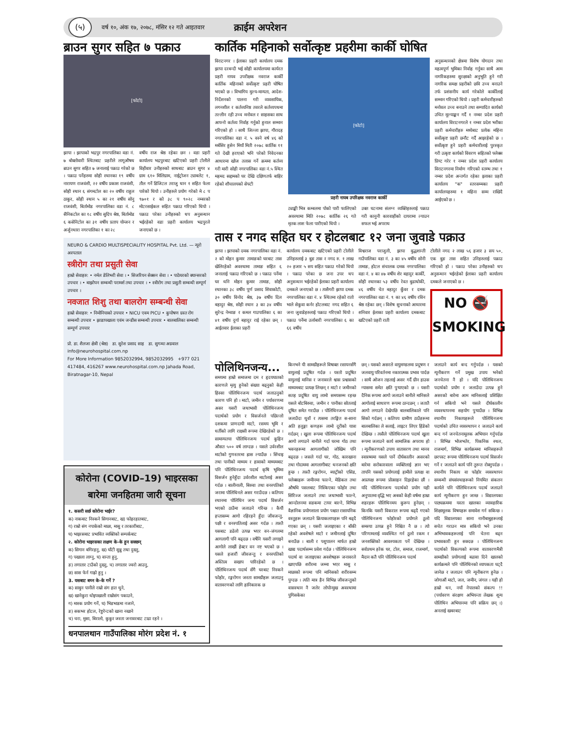(५)
वर्ष १०, अंक १७, २०७८, मंसिर १२ गते आइतवार
क्राईम अपरेशन
ब्राउन सुगर सहित ७ पक्राउ
[फोटो]
झापा । झापाको भद्रपुर नगरपालिका वडा नं. ७ बोक्तोवारी स्थितबाट प्रहरीले लागूऔषध ब्राउन सुगर सहित ७ जनालाई पक्राउ गरेको छ । पक्राउ पर्नेहरुमा सोही स्थानका १९ वर्षीय नारायण राजवंशी, २२ वर्षीय प्रकाश राजवंशी, सोही स्थान ६ संगमटोल का २० वर्षीय राहुल ठाकुर, सोही स्थान ५ का २१ वर्षीय सोनु राजवंशी, बिर्तामोड नगरपालिका वडा नं. ८ सैनिकटोल का १८ वर्षीय सुदिप श्रेष्ठ, बिर्तामोड ६ कसेनिटोल का ३१ वर्षीय प्रताप योन्जन र अर्जुनधारा नगरपालिका १ का २८
वर्षीय राज श्रेष्ठ रहेका छन । वडा प्रहरी कार्यालय भद्रपुरबाट खटिएको प्रहरी टोलीले विहीवार उनीहरुको साथबाट ब्राउन सुगर ४ ग्राम ६१० मिलिग्राम, नाईट्रोजन ट्याबलेट १, तौल गर्ने डिजिटल तराजु थान १ सहित फेला पारेको थियो । उनीहरुले प्रयोग गरेको मे ८ प ९७०१ र को ३८ प ९०२८ नम्बरको मोटरसाईकल सहित पक्राउ गरिएको थियो । पक्राउ परेका उनीहरुको थप अनुसन्धान भईरहेको वडा प्रहरी कार्यालय भद्रपुरले जनाएको छ ।
NEURO & CARDIO MULTISPECIALITY HOSPITAL Pvt. Ltd. — न्यूरो अस्पताल
स्त्रीरोग तथा प्रसुती सेवा
हाम्रो सेवाहरु: • नर्मल डेलिभरी सेवा । • सिजरियन सेक्सन सेवा । • पाठेघरको क्यान्सरको उपचार । • बाझोपन सम्बन्धी परामर्श तथा उपचार । • स्त्रीरोग तथा प्रसुती सम्बन्धी सम्पूर्ण उपचार ।
नवजात शिशु तथा बालरोग सम्बन्धी सेवा
हाम्रो सेवाहरु: • निमोनियाको उपचार • NICU एवम PICU • कुपोषण ग्रस्त रोग सम्बन्धी उपचार • झाडापखाला एवंम जन्डीस सम्बन्धी उपचार • बालबालिका सम्बन्धी सम्पूर्ण उपचार
प्रो. डा. शैलजा क्षेत्री (श्रेष्ठ) डा. सुरेश प्रसाद साह डा. सुगन्धा अग्रवाल
info@neurohospital.com.np
For More Information 9852032994, 9852032995 +977 021 417484, 416267 www.neurohospital.com.np Jahada Road, Biratnagar-10, Nepal
कोरोना (COVID–19) भाइरसका बारेमा जनहितमा जारी सूचना
१. कसरी सर्छ कोरोना भाईर?
क) नाकबाट निस्कने सिगानबाट, ख) फोहरहातबाट,
ग) राम्रो संग नपाकेको माछा, मासु र तरकारीबाट,
घ) भाइरसबाट प्रभावित व्यक्तिको सम्पर्कबाट
२. कोरोना भाइरसका लक्षण के-के हुन सक्छन्
क) सिगान बगिरहनु, ख) घाँटी सुन्नु तथा दुख्नु,
ग) पखाला लाग्नु, घ) वान्ता हुनु,
ङ) लगातार टाउँको दुख्नु, च) लगातार ज्वरो आउनु,
छ) सास फेर्न गाह्रो हुनु ।
3. यसबाट बच्न के-के गर्ने ?
क) साबुन पानीले राम्रो संग हात धुने,
ख) खानेकुरा धोइपखाली राम्रोसंग पकाउने,
ग) मास्क प्रयोग गर्ने, घ) भिडभाडमा नजाने,
ङ) सकभर होटल, रेष्टुरेन्टको खाना नखाने
च) चरा, मुसा, बिरालो, कुकुर जस्ता जनावरबाट टाढा रहने ।
धनपालथान गाउँपालिका मोरंग प्रदेश नं. १
कार्तिक महिनाको सर्वोत्कृष्ट प्रहरीमा कार्की घोषित
विराटनगर । ईलाका प्रहरी कार्यालय दमक झापा दरबन्दी भई सोही कार्यालयमा कार्यरत प्रहरी नायव उपरीक्षक नवराज कार्की कार्तिक महिनाको सर्वोत्कृष्ट प्रहरी घोषित भएको छ । विभागिय मुल्य-मान्यता, आदेश-निर्देशनको पालना गरी व्यवसायिक, लगनशील र कर्तव्यनिष्ठ तवरले कर्तव्यपथमा तल्लीन रही उच्च मनोवल र साहसका साथ आफ्नो कर्तव्य निर्वाह गर्नुको हुनाल सम्मान गरिएको हो । साथै जिल्ला झापा, गौरादह नगरपालिका वडा नं. ५ वस्ने वर्ष ४६ को मर्बसिर हुसेन मियाँ मिती २०७८ कार्तिक ११ गते देखी हराएको भनि परेको निवेदनका आधारमा खोज तलास गर्ने क्रममा कर्तव्य गरी मारी सोही नगरपालिका वडा नं.५ स्थित महमद सद्दामको घर देखि दक्षिणतर्फ बाहिर रहेको शौचालयको सेफ्टी
[फोटो]
प्रहरी नायब उपरिक्षक नवराज कार्की
ट्याङ्की भित्र कम्बलमा पोको पारी फालिएको अवस्थामा मिति २०७८ कार्तिक २६ गते मृतक लाश फेला पारीएको थियो ।
उक्त घटनामा संलग्न व्यक्तिहरुलाई पक्राउ गरी कानुनी कारवाहीको दायरामा ल्याउन सफल भई अपराध
अनुसन्धानको क्षेत्रमा विशेष योगदान तथा महत्वपूर्ण भुमिका निर्वाह गर्नुका साथै आम नागरिकहरुमा सुरक्षाको अनुभूति हुने गरी नागरिक समक्ष प्रहरीको छवि उच्च बनाउने तर्फ प्रशंसनीय कार्य गरेकोले कार्कीलाई सम्मान गरिएको थियो । प्रहरी कर्मचारीहरुको मनोवल उच्च बनाउने तथा सम्पादित कार्यको उचित मूल्याङ्कन गर्दै १ नम्बर प्रदेश प्रहरी कार्यालय विराटनगरले १ नम्बर प्रदेश भरीका प्रहरी कर्मचारीहरु मध्येबाट प्रत्येक महिना सर्वोत्कृष्ट प्रहरी छनौट गर्दै आइरहेको छ । सर्वोत्कृष्ट हुने प्रहरी कर्मचारीलाई पुरस्कृत गरी उत्कृष्ट कार्यको विवरण सहितको फ्लेक्स प्रिण्ट गरेर १ नम्बर प्रदेश प्रहरी कार्यालय विराटनगरमा निर्माण गरिएको स्तम्भ तथा १ नम्बर प्रदेश अन्तर्गत रहेका इलाका प्रहरी कार्यालय "क" स्तरसम्मका प्रहरी कार्यालयहरुमा १ महिना सम्म राखिदै आईएको छ ।
तास र नगद सहित घर र होटलबाट १२ जना जुवाडे पक्राउ
झापा । झापाको दमक नगरपालिका वडा नं. २ को मोहन कुमार तामाङको घरबाट तास खेलिरहेको अवस्थामा तामाङ सहित ६ जनालाई पक्राउ गरिएको छ । पक्राउ पर्नेमा घर धनि मोहन कुमार तामाङ, सोही स्थानका ३८ वर्षीय पूर्ण प्रसाद शिवाकोटी, ३० वर्षीय विनोद श्रेष्ठ, ३७ वर्षीय दिल बहादुर श्रेष्ठ, सोही स्थान ३ का ३४ वर्षीय सुरेन्द्र नेम्वाङ र कमल गाउपालिका ६ का ४१ वर्षीय दुर्गा बहादुर राई रहेका छन् । आईतवार ईलाका प्रहरी
कार्यालय दमकबाट खटिएको प्रहरी टोलीले उनिहरुलाई ३ बुङ तास र नगद रु. १ लाख २० हजार ५ सय सहित पक्राउ गरेको थियो । पक्राउ परेका छ जना उपर थप अनुसन्धान भईरहेको ईलाका प्रहरी कार्यालय दमकले जनाएको छ । त्यसैगरी झापा दमक नगरपालिका वडा नं. ४ स्थितमा रहेको रातो भाले सेकुवा कर्नर होटलबाट नगद सहित ६ जना जुवाडेहरुलाई पक्राउ गरिएको थियो । पक्राउ पर्नेमा उर्लाबारी नगरपालिका ६ का ६६ वर्षीय
विश्वराज पराजुली, झापा बुद्धशान्ती गाउँपालिका वडा नं. ३ का ४५ बर्षीय सोनी तामाङ, होटल संचालक दमक नगरपालिका वडा नं. ४ का ४७ वर्षीय शेर बहादुर कार्की, सोही स्थानका ५३ वर्षीय रेवत बुढाथोकी, ४६ वर्षीय चेत बहादुर कुँवर र दमक नगरपालिका वडा नं. ९ का ४६ वर्षीय रविन श्रेष्ठ रहेका छन् । विशेष सुचनाको आधारमा शनिवार ईलाका प्रहरी कार्यालय दमकबाट खटिएको प्रहरी राती
टोलीले नगद २ लाख ५६ हजार ३ सय ५०, एक बुङ तास सहित उनिहरुलाई पक्राउ गरिएको हो । पक्राउ परेका उनीहरुको थप अनुसन्धान भईरहेको ईलाका प्रहरी कार्यालय दमकले जनाएको छ ।
NO 🚭
SMOKING
पोलिथिनजन्य...
समयमा हाम्रो समाजमा दम र हृदयघातको कारणले मृत्यु हुनेको संख्या बढ्नुको केही हिस्सा पोलिथिनजन्य पदार्थ जलाउनुको कारण पनि हो । माटो, जमीन र पर्यावरणमा असर यसरी जथाभावी पोलिथिनजन्य पदार्थको प्रयोग र विसर्जनले पछिल्लो दशकमा प्राणदायी माटो, रसमय भूमि र धर्तीको लागि राक्षसी रूपमा देखिरहेको छ । सामान्यतया पोलिथिनजन्य पदार्थ कुहिन औसत ५०० वर्ष लाग्दछ । यसले उर्वरशील माटोको गुणस्तरमा ह्रास ल्याउँछ । सिंचाइ तथा पानीको माध्यम र हावाको माध्यमबाट पनि पोलिथिनजन्य पदार्थ कृषि भूमिमा विसर्जन हुनेहुँदा उर्वरशील माटोलाई असर गर्दछ । बालीनाली, बिरुवा तथा वनस्पतिको जरामा पोलिथिनले असर गराउँदछ । कतिपय स्थानमा पोलिथिन जन्य पदार्थ विसर्जन भएको ठाउँमा जलाउने गरिन्छ । कैयौं हप्तासम्म आगो रहिरहने हुँदा जीवजन्तु, पक्षी र वनस्पतिलाई असर गर्दछ । त्यस्तै यसबाट डढेलो उत्पन्न भएर वन-जंगलमा आगलागी पनि बढ्दछ । वर्षेनि यसरी लगाइने आगोले लाखौं हेक्टर वन नष्ट भएको छ । यसले हजारौं जीवजन्तु र वनस्पतिको अस्तित्व सखाप पारिरहेको छ । पोलिथिनजन्य पदार्थ सँगै घरबाट निस्कने फोहोर, रङ्गरोगन जस्ता सामग्रीहरू जलाउनु वातावरणको लागि हानिकारक छ
किनभने यी सामग्रीहरूले विषाक्त रसायनसँगै वायुलाई प्रदूषित गर्दछ । यस्तो प्रदूषित वायुलाई मानिस र जनावरले श्वास प्रश्वासको माध्यमबाट प्रत्यक्ष लिन्छन् र माटो र जमीनको सतह प्रदूषित वायु लामो समयसम्म रहन्छ यसले बोटबिरुवा, जमीन र पानीका स्रोतलाई दूषित समेत गराउँछ । पोलिथिनजन्य पदार्थ जलाउँदा धुवाँ र त्यसमा तरङ्गित स-साना अति हलुङ्गा कणहरू लामो दूरीको यात्रा गर्दछन् । खुला रूपमा पोलिथिनजन्य पदार्थ आगो लगाउने बानीले गर्दा घरमा गोठ तथा भवनहरूमा आगलागीको जोखिम पनि बढ्दछ । जसले गर्दा घर, गोठ, कारखाना तथा गोदाममा आगलागीबाट धनजनको क्षति हुन्छ । त्यस्तै रङ्गरोगन, ब्याट्रीको एसिड, फ्लेक्सहरू जमीनमा फाल्ने, मेडिकल तथा औषधि पसलबाट निस्किएका फोहोर तथा सिरिञ्ज जलाउने तथा जथाभावी फाल्ने, आन्दोलनमा सडकमा टायर बाल्ने, विभिन्न वैज्ञानिक प्रयोगशाला प्रयोग पश्चात रासायनिक वस्तुहरू जलाउने क्रियाकलापहरू पनि बढ्दै गएका छन् । यसरी जलाइएका र बाँकी रहेको अवशेषले माटो र जमीनलाई दूषित बनाउँछ । बाली र पशुपालन मार्फत हाम्रो खाद्य पदार्थसम्म प्रवेश गर्दछ । पोलिथिनजन्य पदार्थ वा जलाइएका अवशेषहरू जनावरले खाएपछि शरीरमा जम्मा भएर मासु र माछाको रूपमा पनि मानिसको शरीरसम्म पुग्दछ । त्यति मात्र हैन विभिन्न जीवजन्तुको वासस्थान नै जलेर लोपोन्मुख अवस्थामा पुगिसकेका
छन् । यसको असरले वायुमण्डलमा प्रदूषण र जलवायु परिवर्तनमा नकारात्मक प्रभाव पार्दछ । साथै ओजन तहलाई असर गर्दै ग्रीन हाउस ग्यासमा समेत क्षति पुऱ्याएको छ । यसरी दैनिक रूपमा आगो जलाउने बानीले मानिसले आगोलाई साधारण रूपमा ठान्दछन् । जतातै आगो लगाउने देखेपछि बालबालिकाले पनि सिको गर्दछन् । कतिपय ग्रामीण ठाउँहरूमा बालबालिका ले सलाई, लाइटर लिएर हिंडेको देखिन्छ । त्यसैले पोलिथिनजन्य पदार्थ खुला रूपमा जलाउने कार्य सामाजिक अपराध हो । न्यूनीकरणको उपाय वातावरण तथा मानव स्वास्थ्यमा यसले पार्ने दीर्घकालीन असरको बारेमा सरोकारवाला व्यक्तिलाई ज्ञान भए तापनि यसको प्रयोगलाई हामीले प्रत्यक्ष वा अप्रत्यक्ष रूपमा प्रोत्साहन दिइरहेका छौं । यदि पोलिथिनजन्य पदार्थको प्रयोग यही अनुपातमा वृद्धि भए अबको केही वर्षमा हाम्रा शहरहरू पोलिथिनमय कुरूप हुनेछन् । किनकि यसरी विकराल रूपमा बढ्दै गएको पोलिथिनजन्य फोहोरको प्रयोगले ठूलो समस्या उत्पन्न हुने निश्चित नै छ । त्यो परिणामलाई व्यवस्थित गर्न ठूलो रकम र जनशक्तिको आवश्यकता पर्ने देखिन्छ । सर्वप्रथम हरेक घर, टोल, समाज, राजमार्ग, मैदान कतै पनि पोलिथिनजन्य पदार्थ
जलाउने कार्य बन्द गर्नुपर्दछ । यसको न्यूनीकरण गर्ने प्रमुख उपाय भनेको जनचेतना नै हो । यदि पोलिथिनजन्य पदार्थको प्रयोग र जलाउँदा उत्पन्न हुने असरको बारेमा आम मानिसलाई प्रशिक्षित गर्न सकियो भने यसले दीर्घकालीन व्यवस्थापनमा सहयोग पुऱ्याउँछ । विभिन्न स्थानीय निकायहरूले पोलिथिनजन्य पदार्थको उचित व्यवस्थापन र जलाउने कार्य बन्द गर्न जनचेतनामूलक अभियान गर्नुपर्दछ । विभिन्न भोजभतेर, पिकनिक स्थल, राजमार्ग, विभिन्न कार्यक्रममा मानिसहरूले छरपस्ट रूपमा पोलिथिनजन्य पदार्थ विसर्जन गर्ने र जलाउने कार्य पनि तुरुन्त रोक्नुपर्दछ । स्थानीय निकाय वा फोहोर व्यवस्थापन सम्बन्धी संघसंस्थाहरूको नियमित संकलन कार्यले पनि पोलिथिनजन्य पदार्थ जलाउने कार्य न्यूनीकरण हुन जान्छ । विद्यालयका पाठ्यक्रममा यस्ता खालका व्यावहारिक शिक्षामूलक विषयहरू समावेश गर्न सकिन्छ । यदि विद्यालयका साना नानीबाबुहरूलाई सचेत गराउन मात्र सकियो भने उनका अभिभावकहरूलाई पनि चेतना बढ्न प्रभावकारी हुन सक्दछ । पोलिथिनजन्य पदार्थको विकल्पको रूपमा वातावरणमैत्री सामग्रीको प्रयोगलाई बढावा दिने खालको कार्यक्रमले पनि पोलिथिनको व्यापकता घट्दै जानेछ र जलाउन पनि न्यूनीकरण हुनेछ । जोगाऔं माटो, जल, जमीन, जंगल । यही हो हाम्रो धन, नयाँ नेपालको संकल्प !! (पर्यावरण संरक्षण अभियन्ता लेखक शून्य पोलिथिन अभियानमा पनि सक्रिय छन् ।) अनलाई खबरबाट